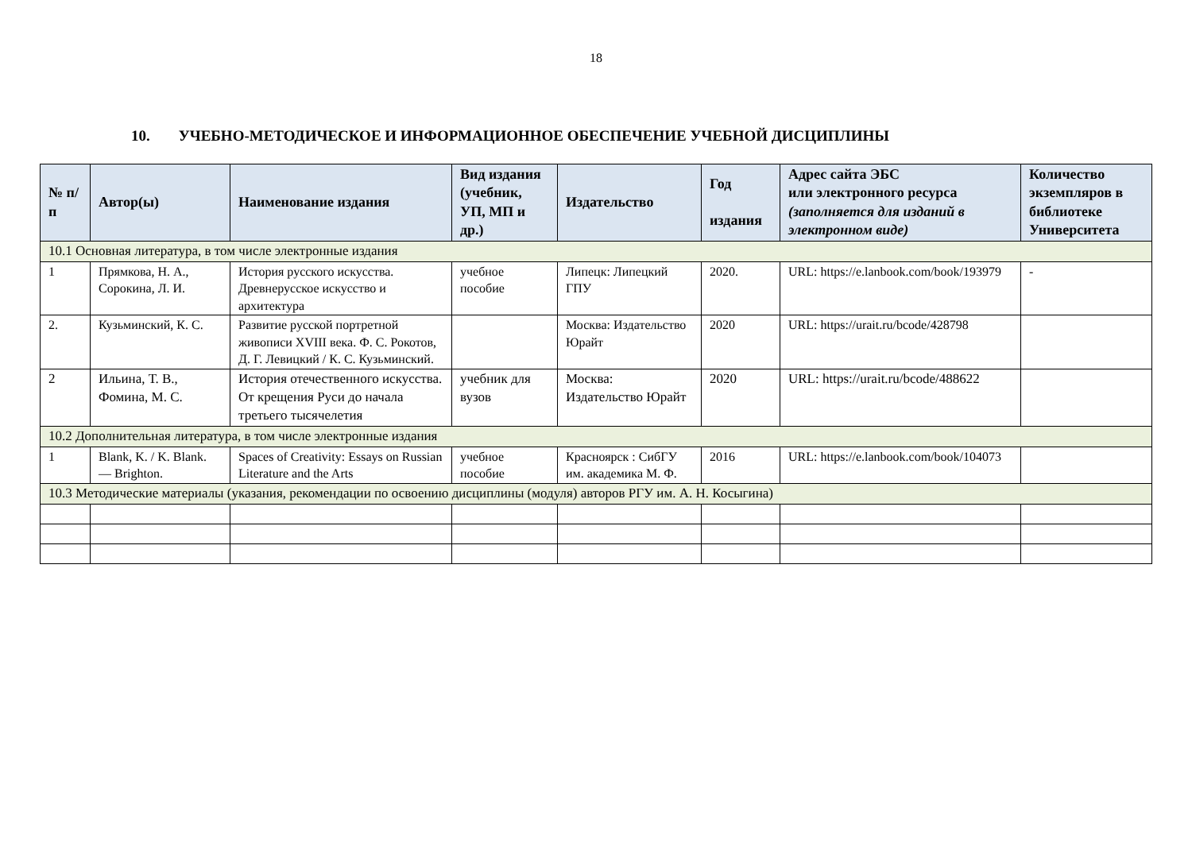18
10. УЧЕБНО-МЕТОДИЧЕСКОЕ И ИНФОРМАЦИОННОЕ ОБЕСПЕЧЕНИЕ УЧЕБНОЙ ДИСЦИПЛИНЫ
| № п/п | Автор(ы) | Наименование издания | Вид издания (учебник, УП, МП и др.) | Издательство | Год издания | Адрес сайта ЭБС или электронного ресурса (заполняется для изданий в электронном виде) | Количество экземпляров в библиотеке Университета |
| --- | --- | --- | --- | --- | --- | --- | --- |
| 10.1 Основная литература, в том числе электронные издания | | | | | | | |
| 1 | Прямкова, Н. А., Сорокина, Л. И. | История русского искусства. Древнерусское искусство и архитектура | учебное пособие | Липецк: Липецкий ГПУ | 2020. | URL: https://e.lanbook.com/book/193979 | - |
| 2. | Кузьминский, К. С. | Развитие русской портретной живописи XVIII века. Ф. С. Рокотов, Д. Г. Левицкий / К. С. Кузьминский. | | Москва: Издательство Юрайт | 2020 | URL: https://urait.ru/bcode/428798 | |
| 2 | Ильина, Т. В., Фомина, М. С. | История отечественного искусства. От крещения Руси до начала третьего тысячелетия | учебник для вузов | Москва: Издательство Юрайт | 2020 | URL: https://urait.ru/bcode/488622 | |
| 10.2 Дополнительная литература, в том числе электронные издания | | | | | | | |
| 1 | Blank, K. / K. Blank. — Brighton. | Spaces of Creativity: Essays on Russian Literature and the Arts | учебное пособие | Красноярск : СибГУ им. академика М. Ф. | 2016 | URL: https://e.lanbook.com/book/104073 | |
| 10.3 Методические материалы (указания, рекомендации по освоению дисциплины (модуля) авторов РГУ им. А. Н. Косыгина) | | | | | | | |